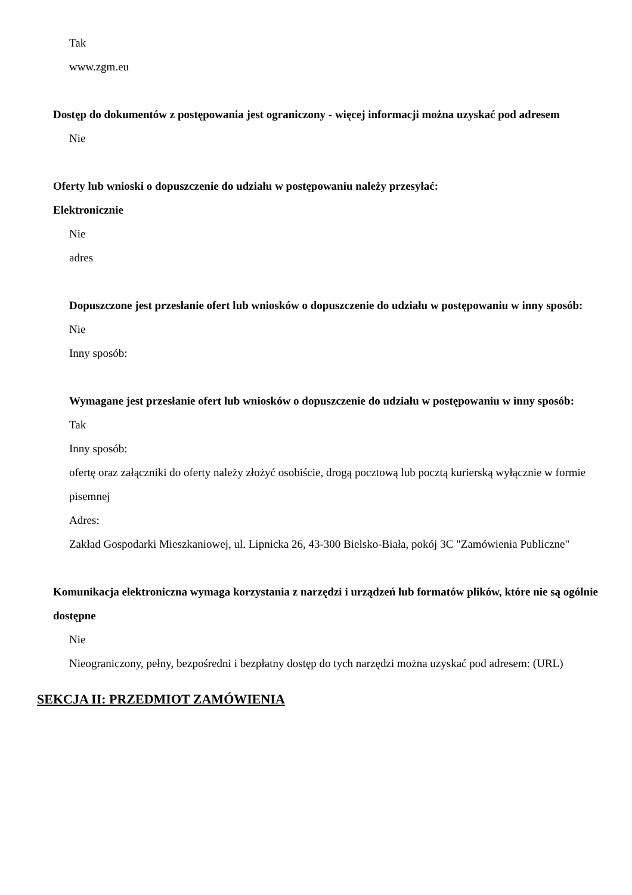Tak
www.zgm.eu
Dostęp do dokumentów z postępowania jest ograniczony - więcej informacji można uzyskać pod adresem
Nie
Oferty lub wnioski o dopuszczenie do udziału w postępowaniu należy przesyłać:
Elektronicznie
Nie
adres
Dopuszczone jest przesłanie ofert lub wniosków o dopuszczenie do udziału w postępowaniu w inny sposób:
Nie
Inny sposób:
Wymagane jest przesłanie ofert lub wniosków o dopuszczenie do udziału w postępowaniu w inny sposób:
Tak
Inny sposób:
ofertę oraz załączniki do oferty należy złożyć osobiście, drogą pocztową lub pocztą kurierską wyłącznie w formie pisemnej
Adres:
Zakład Gospodarki Mieszkaniowej, ul. Lipnicka 26, 43-300 Bielsko-Biała, pokój 3C "Zamówienia Publiczne"
Komunikacja elektroniczna wymaga korzystania z narzędzi i urządzeń lub formatów plików, które nie są ogólnie dostępne
Nie
Nieograniczony, pełny, bezpośredni i bezpłatny dostęp do tych narzędzi można uzyskać pod adresem: (URL)
SEKCJA II: PRZEDMIOT ZAMÓWIENIA